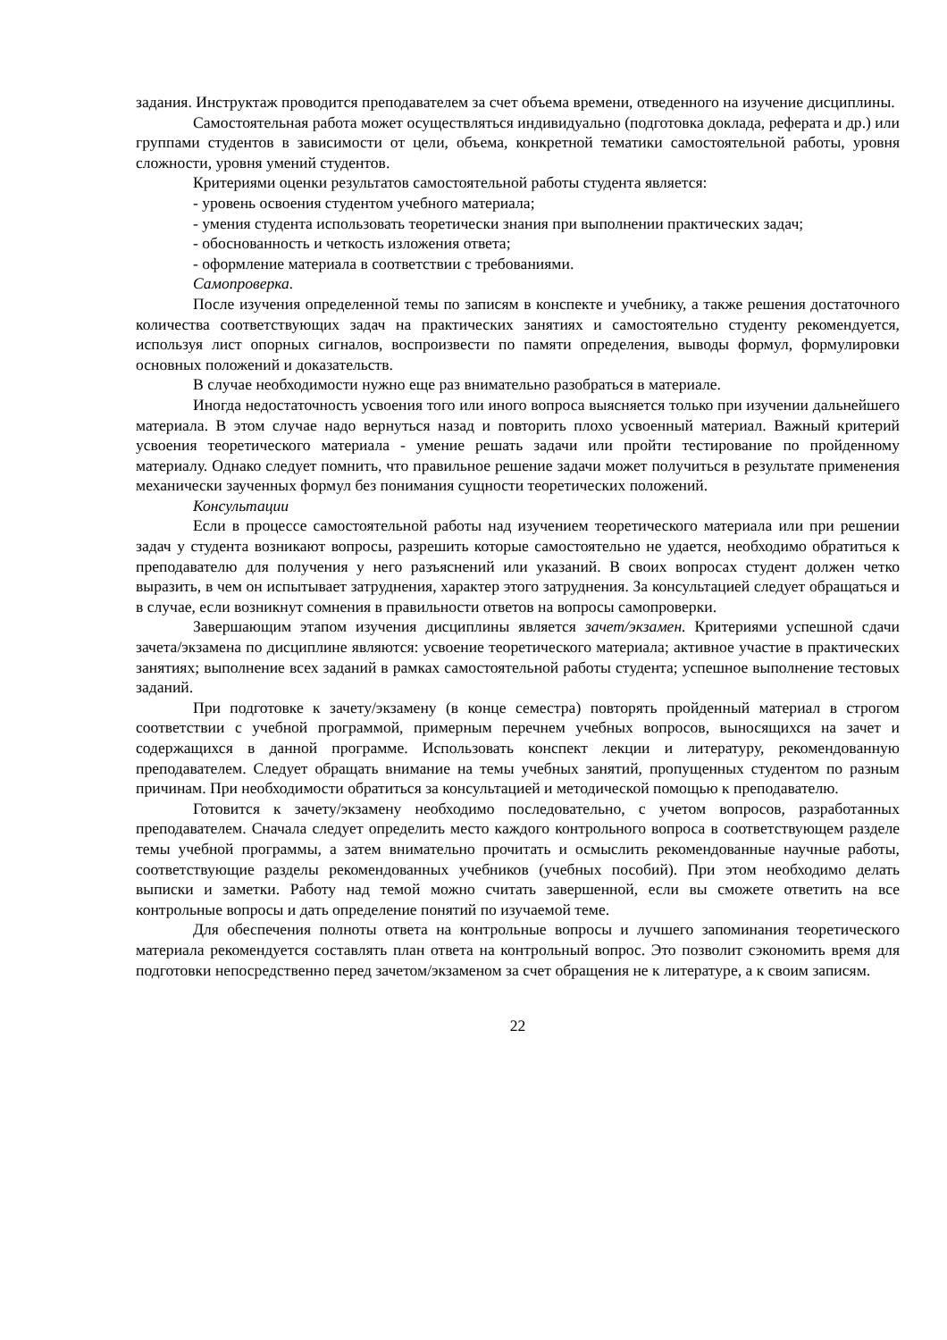задания. Инструктаж проводится преподавателем за счет объема времени, отведенного на изучение дисциплины.
Самостоятельная работа может осуществляться индивидуально (подготовка доклада, реферата и др.) или группами студентов в зависимости от цели, объема, конкретной тематики самостоятельной работы, уровня сложности, уровня умений студентов.
Критериями оценки результатов самостоятельной работы студента является:
- уровень освоения студентом учебного материала;
- умения студента использовать теоретически знания при выполнении практических задач;
- обоснованность и четкость изложения ответа;
- оформление материала в соответствии с требованиями.
Самопроверка.
После изучения определенной темы по записям в конспекте и учебнику, а также решения достаточного количества соответствующих задач на практических занятиях и самостоятельно студенту рекомендуется, используя лист опорных сигналов, воспроизвести по памяти определения, выводы формул, формулировки основных положений и доказательств.
В случае необходимости нужно еще раз внимательно разобраться в материале.
Иногда недостаточность усвоения того или иного вопроса выясняется только при изучении дальнейшего материала. В этом случае надо вернуться назад и повторить плохо усвоенный материал. Важный критерий усвоения теоретического материала - умение решать задачи или пройти тестирование по пройденному материалу. Однако следует помнить, что правильное решение задачи может получиться в результате применения механически заученных формул без понимания сущности теоретических положений.
Консультации
Если в процессе самостоятельной работы над изучением теоретического материала или при решении задач у студента возникают вопросы, разрешить которые самостоятельно не удается, необходимо обратиться к преподавателю для получения у него разъяснений или указаний. В своих вопросах студент должен четко выразить, в чем он испытывает затруднения, характер этого затруднения. За консультацией следует обращаться и в случае, если возникнут сомнения в правильности ответов на вопросы самопроверки.
Завершающим этапом изучения дисциплины является зачет/экзамен. Критериями успешной сдачи зачета/экзамена по дисциплине являются: усвоение теоретического материала; активное участие в практических занятиях; выполнение всех заданий в рамках самостоятельной работы студента; успешное выполнение тестовых заданий.
При подготовке к зачету/экзамену (в конце семестра) повторять пройденный материал в строгом соответствии с учебной программой, примерным перечнем учебных вопросов, выносящихся на зачет и содержащихся в данной программе. Использовать конспект лекции и литературу, рекомендованную преподавателем. Следует обращать внимание на темы учебных занятий, пропущенных студентом по разным причинам. При необходимости обратиться за консультацией и методической помощью к преподавателю.
Готовится к зачету/экзамену необходимо последовательно, с учетом вопросов, разработанных преподавателем. Сначала следует определить место каждого контрольного вопроса в соответствующем разделе темы учебной программы, а затем внимательно прочитать и осмыслить рекомендованные научные работы, соответствующие разделы рекомендованных учебников (учебных пособий). При этом необходимо делать выписки и заметки. Работу над темой можно считать завершенной, если вы сможете ответить на все контрольные вопросы и дать определение понятий по изучаемой теме.
Для обеспечения полноты ответа на контрольные вопросы и лучшего запоминания теоретического материала рекомендуется составлять план ответа на контрольный вопрос. Это позволит сэкономить время для подготовки непосредственно перед зачетом/экзаменом за счет обращения не к литературе, а к своим записям.
22